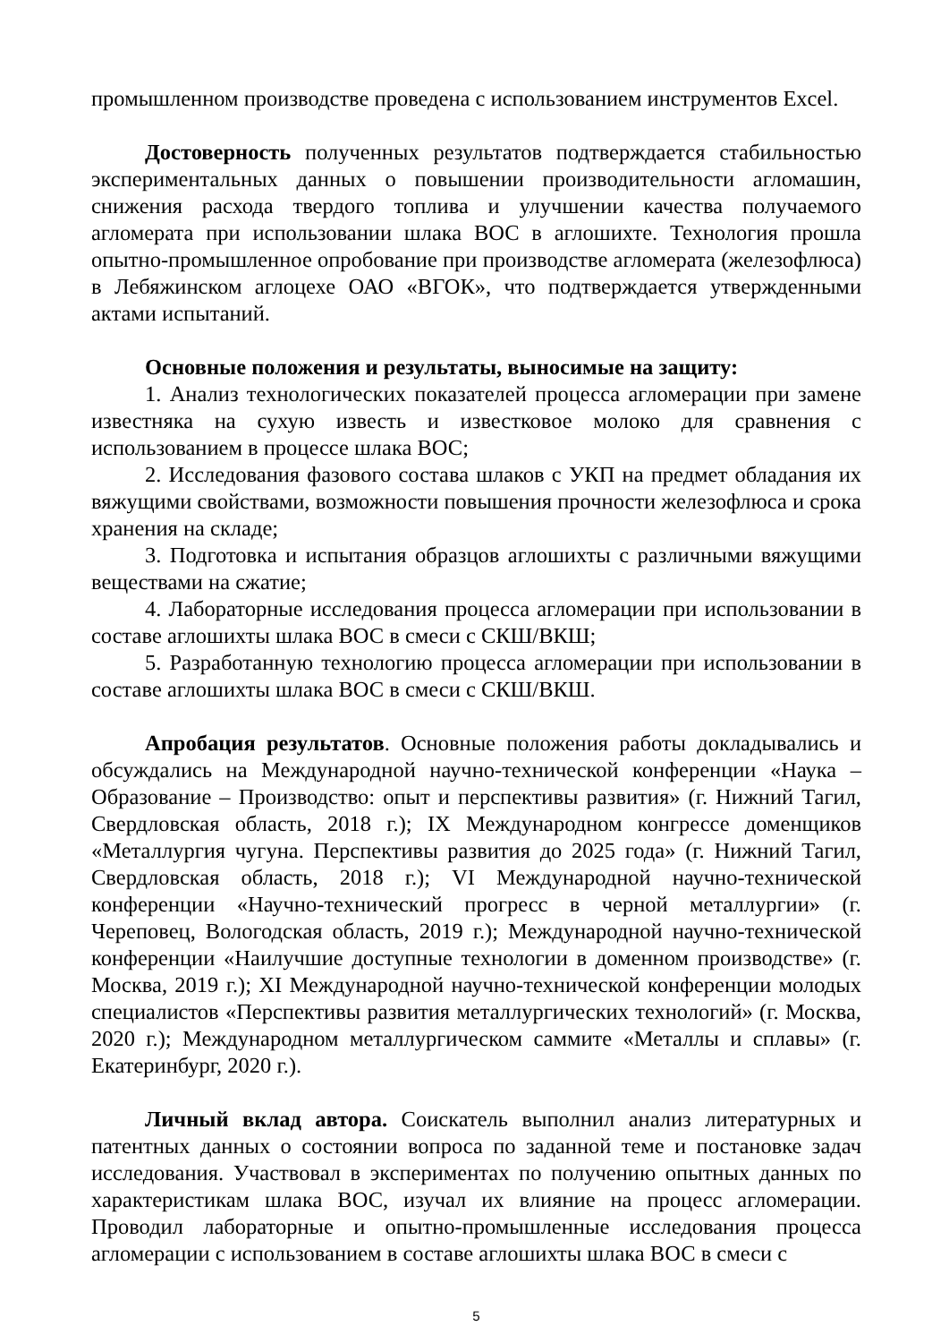промышленном производстве проведена с использованием инструментов Excel.
Достоверность полученных результатов подтверждается стабильностью экспериментальных данных о повышении производительности агломашин, снижения расхода твердого топлива и улучшении качества получаемого агломерата при использовании шлака ВОС в аглошихте. Технология прошла опытно-промышленное опробование при производстве агломерата (железофлюса) в Лебяжинском аглоцехе ОАО «ВГОК», что подтверждается утвержденными актами испытаний.
Основные положения и результаты, выносимые на защиту:
1. Анализ технологических показателей процесса агломерации при замене известняка на сухую известь и известковое молоко для сравнения с использованием в процессе шлака ВОС;
2. Исследования фазового состава шлаков с УКП на предмет обладания их вяжущими свойствами, возможности повышения прочности железофлюса и срока хранения на складе;
3. Подготовка и испытания образцов аглошихты с различными вяжущими веществами на сжатие;
4. Лабораторные исследования процесса агломерации при использовании в составе аглошихты шлака ВОС в смеси с СКШ/ВКШ;
5. Разработанную технологию процесса агломерации при использовании в составе аглошихты шлака ВОС в смеси с СКШ/ВКШ.
Апробация результатов. Основные положения работы докладывались и обсуждались на Международной научно-технической конференции «Наука – Образование – Производство: опыт и перспективы развития» (г. Нижний Тагил, Свердловская область, 2018 г.); IX Международном конгрессе доменщиков «Металлургия чугуна. Перспективы развития до 2025 года» (г. Нижний Тагил, Свердловская область, 2018 г.); VI Международной научно-технической конференции «Научно-технический прогресс в черной металлургии» (г. Череповец, Вологодская область, 2019 г.); Международной научно-технической конференции «Наилучшие доступные технологии в доменном производстве» (г. Москва, 2019 г.); XI Международной научно-технической конференции молодых специалистов «Перспективы развития металлургических технологий» (г. Москва, 2020 г.); Международном металлургическом саммите «Металлы и сплавы» (г. Екатеринбург, 2020 г.).
Личный вклад автора. Соискатель выполнил анализ литературных и патентных данных о состоянии вопроса по заданной теме и постановке задач исследования. Участвовал в экспериментах по получению опытных данных по характеристикам шлака ВОС, изучал их влияние на процесс агломерации. Проводил лабораторные и опытно-промышленные исследования процесса агломерации с использованием в составе аглошихты шлака ВОС в смеси с
5